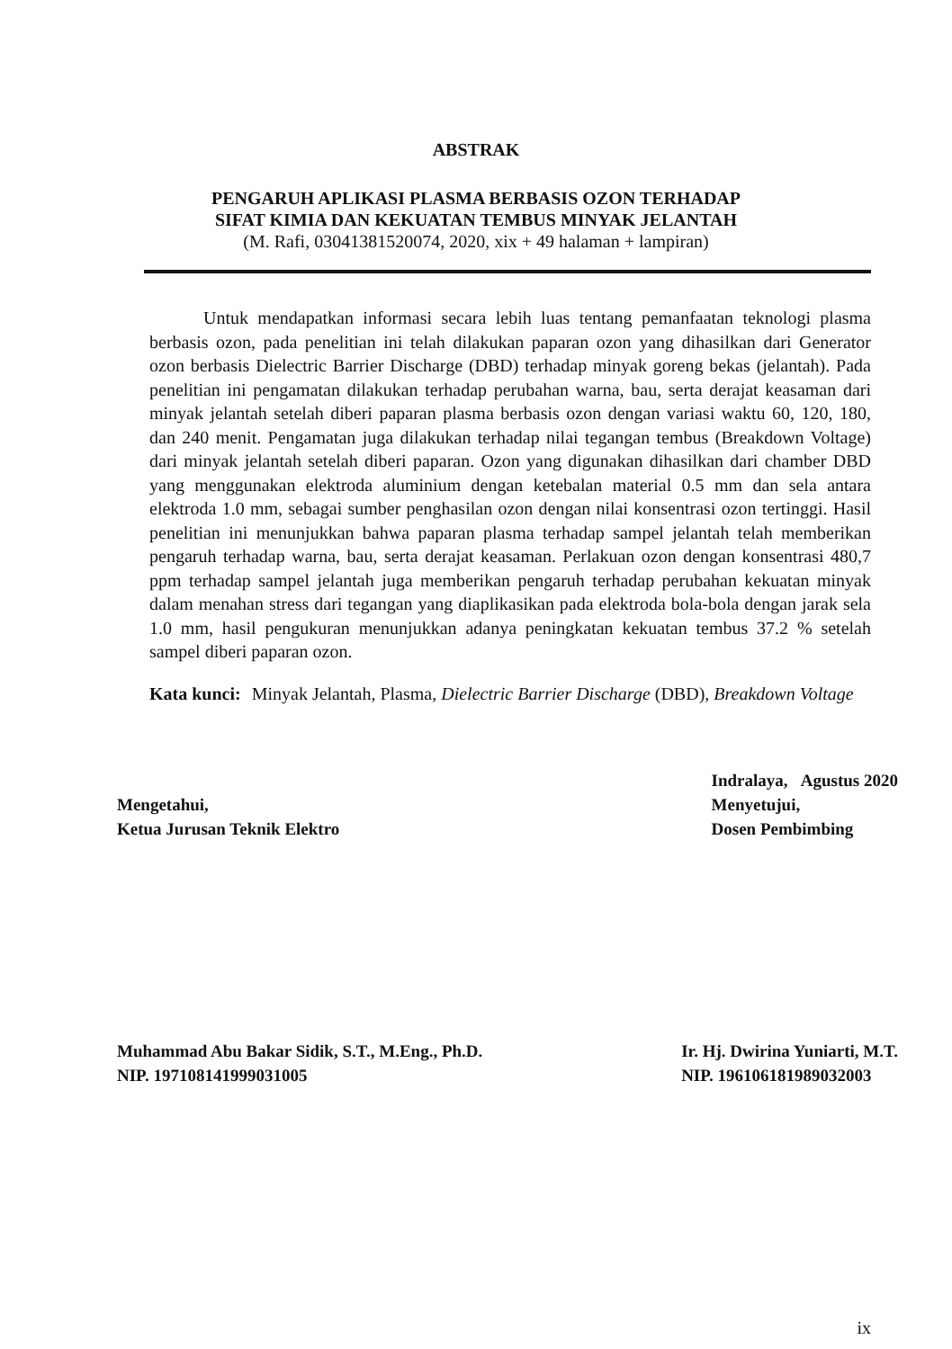ABSTRAK
PENGARUH APLIKASI PLASMA BERBASIS OZON TERHADAP
SIFAT KIMIA DAN KEKUATAN TEMBUS MINYAK JELANTAH
(M. Rafi, 03041381520074, 2020, xix + 49 halaman + lampiran)
Untuk mendapatkan informasi secara lebih luas tentang pemanfaatan teknologi plasma berbasis ozon, pada penelitian ini telah dilakukan paparan ozon yang dihasilkan dari Generator ozon berbasis Dielectric Barrier Discharge (DBD) terhadap minyak goreng bekas (jelantah). Pada penelitian ini pengamatan dilakukan terhadap perubahan warna, bau, serta derajat keasaman dari minyak jelantah setelah diberi paparan plasma berbasis ozon dengan variasi waktu 60, 120, 180, dan 240 menit. Pengamatan juga dilakukan terhadap nilai tegangan tembus (Breakdown Voltage) dari minyak jelantah setelah diberi paparan. Ozon yang digunakan dihasilkan dari chamber DBD yang menggunakan elektroda aluminium dengan ketebalan material 0.5 mm dan sela antara elektroda 1.0 mm, sebagai sumber penghasilan ozon dengan nilai konsentrasi ozon tertinggi. Hasil penelitian ini menunjukkan bahwa paparan plasma terhadap sampel jelantah telah memberikan pengaruh terhadap warna, bau, serta derajat keasaman. Perlakuan ozon dengan konsentrasi 480,7 ppm terhadap sampel jelantah juga memberikan pengaruh terhadap perubahan kekuatan minyak dalam menahan stress dari tegangan yang diaplikasikan pada elektroda bola-bola dengan jarak sela 1.0 mm, hasil pengukuran menunjukkan adanya peningkatan kekuatan tembus 37.2 % setelah sampel diberi paparan ozon.
Kata kunci: Minyak Jelantah, Plasma, Dielectric Barrier Discharge (DBD), Breakdown Voltage
Mengetahui,
Ketua Jurusan Teknik Elektro
Indralaya, Agustus 2020
Menyetujui,
Dosen Pembimbing
Muhammad Abu Bakar Sidik, S.T., M.Eng., Ph.D.
NIP. 197108141999031005
Ir. Hj. Dwirina Yuniarti, M.T.
NIP. 196106181989032003
ix